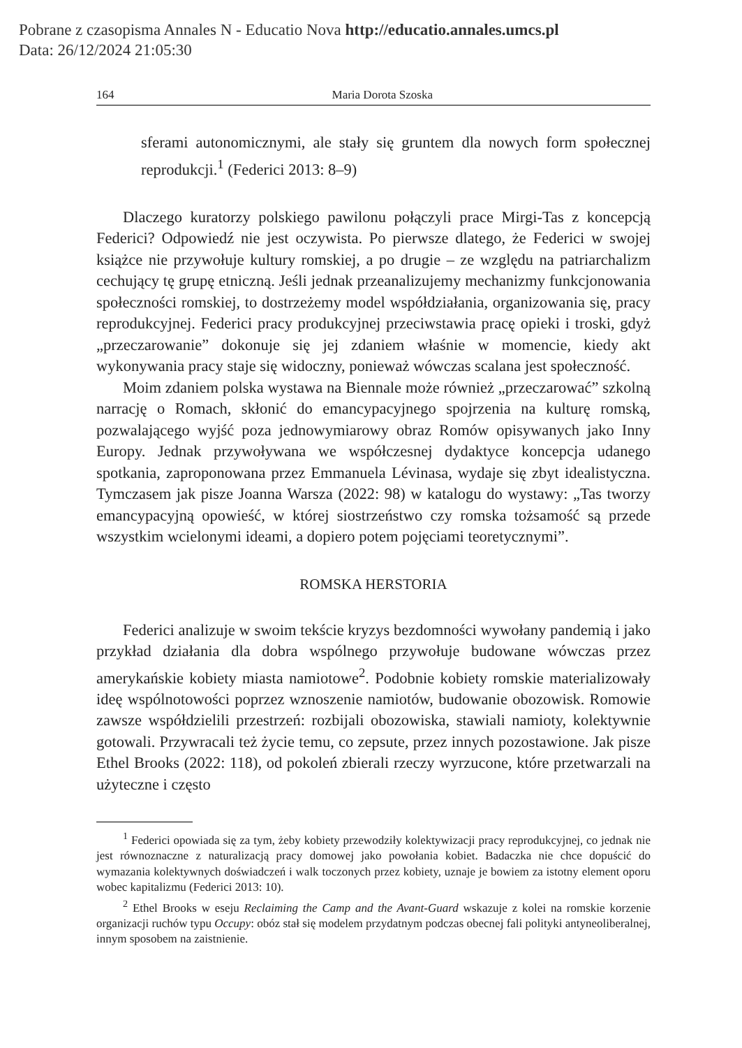Pobrane z czasopisma Annales N - Educatio Nova http://educatio.annales.umcs.pl
Data: 26/12/2024 21:05:30
164 Maria Dorota Szoska
sferami autonomicznymi, ale stały się gruntem dla nowych form społecznej reprodukcji.<sup>1</sup> (Federici 2013: 8–9)
Dlaczego kuratorzy polskiego pawilonu połączyli prace Mirgi-Tas z koncepcją Federici? Odpowiedź nie jest oczywista. Po pierwsze dlatego, że Federici w swojej książce nie przywołuje kultury romskiej, a po drugie – ze względu na patriarchalizm cechujący tę grupę etniczną. Jeśli jednak przeanalizujemy mechanizmy funkcjonowania społeczności romskiej, to dostrzeżemy model współdziałania, organizowania się, pracy reprodukcyjnej. Federici pracy produkcyjnej przeciwstawia pracę opieki i troski, gdyż „przeczarowanie” dokonuje się jej zdaniem właśnie w momencie, kiedy akt wykonywania pracy staje się widoczny, ponieważ wówczas scalana jest społeczność.
Moim zdaniem polska wystawa na Biennale może również „przeczarować” szkolną narrację o Romach, skłonić do emancypacyjnego spojrzenia na kulturę romską, pozwalającego wyjść poza jednowymiarowy obraz Romów opisywanych jako Inny Europy. Jednak przywoływana we współczesnej dydaktyce koncepcja udanego spotkania, zaproponowana przez Emmanuela Lévinasa, wydaje się zbyt idealistyczna. Tymczasem jak pisze Joanna Warsza (2022: 98) w katalogu do wystawy: „Tas tworzy emancypacyjną opowieść, w której siostrzeństwo czy romska tożsamość są przede wszystkim wcielonymi ideami, a dopiero potem pojęciami teoretycznymi”.
ROMSKA HERSTORIA
Federici analizuje w swoim tekście kryzys bezdomności wywołany pandemią i jako przykład działania dla dobra wspólnego przywołuje budowane wówczas przez amerykańskie kobiety miasta namiotowe<sup>2</sup>. Podobnie kobiety romskie materializowały ideę wspólnotowości poprzez wznoszenie namiotów, budowanie obozowisk. Romowie zawsze współdzielili przestrzeń: rozbijali obozowiska, stawiali namioty, kolektywnie gotowali. Przywracali też życie temu, co zepsute, przez innych pozostawione. Jak pisze Ethel Brooks (2022: 118), od pokoleń zbierali rzeczy wyrzucone, które przetwarzali na użyteczne i często
<sup>1</sup> Federici opowiada się za tym, żeby kobiety przewodziły kolektywizacji pracy reprodukcyjnej, co jednak nie jest równoznaczne z naturalizacją pracy domowej jako powołania kobiet. Badaczka nie chce dopuścić do wymazania kolektywnych doświadczeń i walk toczonych przez kobiety, uznaje je bowiem za istotny element oporu wobec kapitalizmu (Federici 2013: 10).
<sup>2</sup> Ethel Brooks w eseju Reclaiming the Camp and the Avant-Guard wskazuje z kolei na romskie korzenie organizacji ruchów typu Occupy: obóz stał się modelem przydatnym podczas obecnej fali polityki antyneoliberalnej, innym sposobem na zaistnienie.